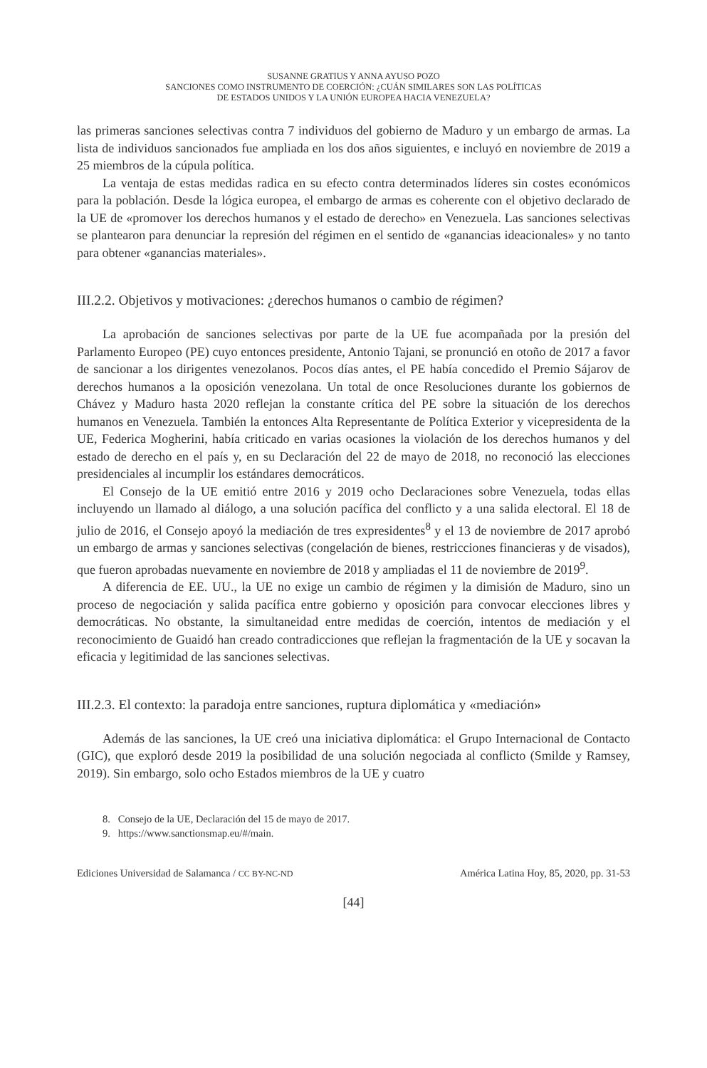SUSANNE GRATIUS Y ANNA AYUSO POZO
SANCIONES COMO INSTRUMENTO DE COERCIÓN: ¿CUÁN SIMILARES SON LAS POLÍTICAS
DE ESTADOS UNIDOS Y LA UNIÓN EUROPEA HACIA VENEZUELA?
las primeras sanciones selectivas contra 7 individuos del gobierno de Maduro y un embargo de armas. La lista de individuos sancionados fue ampliada en los dos años siguientes, e incluyó en noviembre de 2019 a 25 miembros de la cúpula política.
La ventaja de estas medidas radica en su efecto contra determinados líderes sin costes económicos para la población. Desde la lógica europea, el embargo de armas es coherente con el objetivo declarado de la UE de «promover los derechos humanos y el estado de derecho» en Venezuela. Las sanciones selectivas se plantearon para denunciar la represión del régimen en el sentido de «ganancias ideacionales» y no tanto para obtener «ganancias materiales».
III.2.2. Objetivos y motivaciones: ¿derechos humanos o cambio de régimen?
La aprobación de sanciones selectivas por parte de la UE fue acompañada por la presión del Parlamento Europeo (PE) cuyo entonces presidente, Antonio Tajani, se pronunció en otoño de 2017 a favor de sancionar a los dirigentes venezolanos. Pocos días antes, el PE había concedido el Premio Sájarov de derechos humanos a la oposición venezolana. Un total de once Resoluciones durante los gobiernos de Chávez y Maduro hasta 2020 reflejan la constante crítica del PE sobre la situación de los derechos humanos en Venezuela. También la entonces Alta Representante de Política Exterior y vicepresidenta de la UE, Federica Mogherini, había criticado en varias ocasiones la violación de los derechos humanos y del estado de derecho en el país y, en su Declaración del 22 de mayo de 2018, no reconoció las elecciones presidenciales al incumplir los estándares democráticos.
El Consejo de la UE emitió entre 2016 y 2019 ocho Declaraciones sobre Venezuela, todas ellas incluyendo un llamado al diálogo, a una solución pacífica del conflicto y a una salida electoral. El 18 de julio de 2016, el Consejo apoyó la mediación de tres expresidentes<sup>8</sup> y el 13 de noviembre de 2017 aprobó un embargo de armas y sanciones selectivas (congelación de bienes, restricciones financieras y de visados), que fueron aprobadas nuevamente en noviembre de 2018 y ampliadas el 11 de noviembre de 2019<sup>9</sup>.
A diferencia de EE. UU., la UE no exige un cambio de régimen y la dimisión de Maduro, sino un proceso de negociación y salida pacífica entre gobierno y oposición para convocar elecciones libres y democráticas. No obstante, la simultaneidad entre medidas de coerción, intentos de mediación y el reconocimiento de Guaidó han creado contradicciones que reflejan la fragmentación de la UE y socavan la eficacia y legitimidad de las sanciones selectivas.
III.2.3. El contexto: la paradoja entre sanciones, ruptura diplomática y «mediación»
Además de las sanciones, la UE creó una iniciativa diplomática: el Grupo Internacional de Contacto (GIC), que exploró desde 2019 la posibilidad de una solución negociada al conflicto (Smilde y Ramsey, 2019). Sin embargo, solo ocho Estados miembros de la UE y cuatro
8. Consejo de la UE, Declaración del 15 de mayo de 2017.
9. https://www.sanctionsmap.eu/#/main.
Ediciones Universidad de Salamanca / CC BY-NC-ND América Latina Hoy, 85, 2020, pp. 31-53
[44]